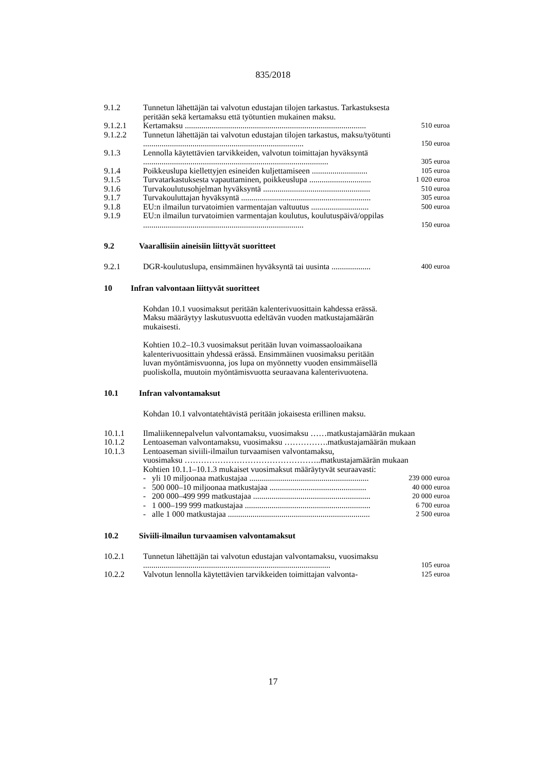835/2018
| 9.1.2 | Tunnetun lähettäjän tai valvotun edustajan tilojen tarkastus. Tarkastuksesta peritään sekä kertamaksu että työtuntien mukainen maksu. | |
| 9.1.2.1 | Kertamaksu ........................................................................................ | 510 euroa |
| 9.1.2.2 | Tunnetun lähettäjän tai valvotun edustajan tilojen tarkastus, maksu/työtunti .............................................................................. | 150 euroa |
| 9.1.3 | Lennolla käytettävien tarvikkeiden, valvotun toimittajan hyväksyntä .......................................................................................... | 305 euroa |
| 9.1.4 | Poikkeuslupa kiellettyjen esineiden kuljettamiseen ........................... | 105 euroa |
| 9.1.5 | Turvatarkastuksesta vapauttaminen, poikkeuslupa .............................. | 1 020 euroa |
| 9.1.6 | Turvakoulutusohjelman hyväksyntä .................................................... | 510 euroa |
| 9.1.7 | Turvakouluttajan hyväksyntä ............................................................... | 305 euroa |
| 9.1.8 | EU:n ilmailun turvatoimien varmentajan valtuutus ............................ | 500 euroa |
| 9.1.9 | EU:n ilmailun turvatoimien varmentajan koulutus, koulutuspäivä/oppilas .............................................................................. | 150 euroa |
9.2 Vaarallisiin aineisiin liittyvät suoritteet
| 9.2.1 | DGR-koulutuslupa, ensimmäinen hyväksyntä tai uusinta ................... | 400 euroa |
10 Infran valvontaan liittyvät suoritteet
Kohdan 10.1 vuosimaksut peritään kalenterivuosittain kahdessa erässä. Maksu määräytyy laskutusvuotta edeltävän vuoden matkustajamäärän mukaisesti.
Kohtien 10.2–10.3 vuosimaksut peritään luvan voimassaoloaikana kalenterivuosittain yhdessä erässä. Ensimmäinen vuosimaksu peritään luvan myöntämisvuonna, jos lupa on myönnetty vuoden ensimmäisellä puoliskolla, muutoin myöntämisvuotta seuraavana kalenterivuotena.
10.1 Infran valvontamaksut
Kohdan 10.1 valvontatehtävistä peritään jokaisesta erillinen maksu.
| 10.1.1 | Ilmaliikennepalvelun valvontamaksu, vuosimaksu ……matkustajamäärän mukaan | |
| 10.1.2 | Lentoaseman valvontamaksu, vuosimaksu …………….matkustajamäärän mukaan | |
| 10.1.3 | Lentoaseman siviili-ilmailun turvaamisen valvontamaksu, vuosimaksu …………………………………………..matkustajamäärän mukaan Kohtien 10.1.1–10.1.3 mukaiset vuosimaksut määräytyvät seuraavasti: | |
| | - yli 10 miljoonaa matkustajaa .......................................................... | 239 000 euroa |
| | - 500 000–10 miljoonaa matkustajaa ............................................... | 40 000 euroa |
| | - 200 000–499 999 matkustajaa ......................................................... | 20 000 euroa |
| | - 1 000–199 999 matkustajaa ............................................................. | 6 700 euroa |
| | - alle 1 000 matkustajaa ..................................................................... | 2 500 euroa |
10.2 Siviili-ilmailun turvaamisen valvontamaksut
| 10.2.1 | Tunnetun lähettäjän tai valvotun edustajan valvontamaksu, vuosimaksu ........................................................................................... | 105 euroa |
| 10.2.2 | Valvotun lennolla käytettävien tarvikkeiden toimittajan valvonta- | 125 euroa |
17